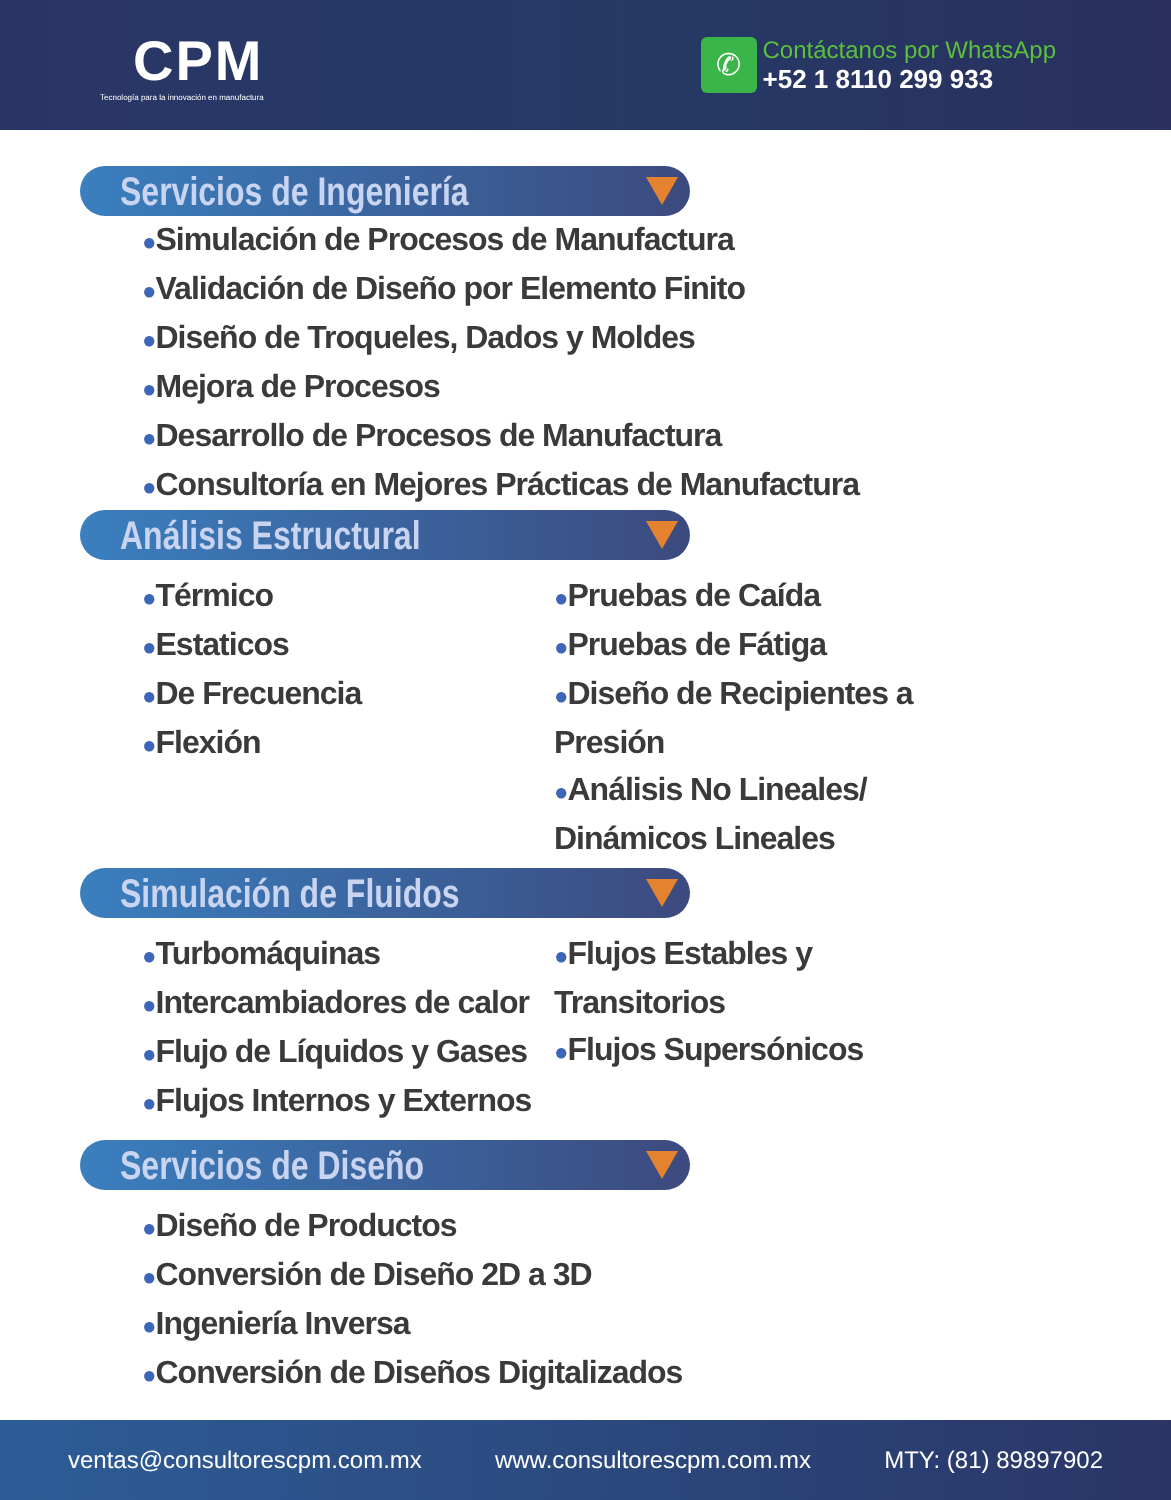CPM
Tecnología para la innovación en manufactura
✆
Contáctanos por WhatsApp
+52 1 8110 299 933
Servicios de Ingeniería
●Simulación de Procesos de Manufactura
●Validación de Diseño por Elemento Finito
●Diseño de Troqueles, Dados y Moldes
●Mejora de Procesos
●Desarrollo de Procesos de Manufactura
●Consultoría en Mejores Prácticas de Manufactura
Análisis Estructural
●Térmico
●Estaticos
●De Frecuencia
●Flexión
●Pruebas de Caída
●Pruebas de Fátiga
●Diseño de Recipientes a Presión
●Análisis No Lineales/ Dinámicos Lineales
Simulación de Fluidos
●Turbomáquinas
●Intercambiadores de calor
●Flujo de Líquidos y Gases
●Flujos Internos y Externos
●Flujos Estables y Transitorios
●Flujos Supersónicos
Servicios de Diseño
●Diseño de Productos
●Conversión de Diseño 2D a 3D
●Ingeniería Inversa
●Conversión de Diseños Digitalizados
ventas@consultorescpm.com.mx www.consultorescpm.com.mx MTY: (81) 89897902